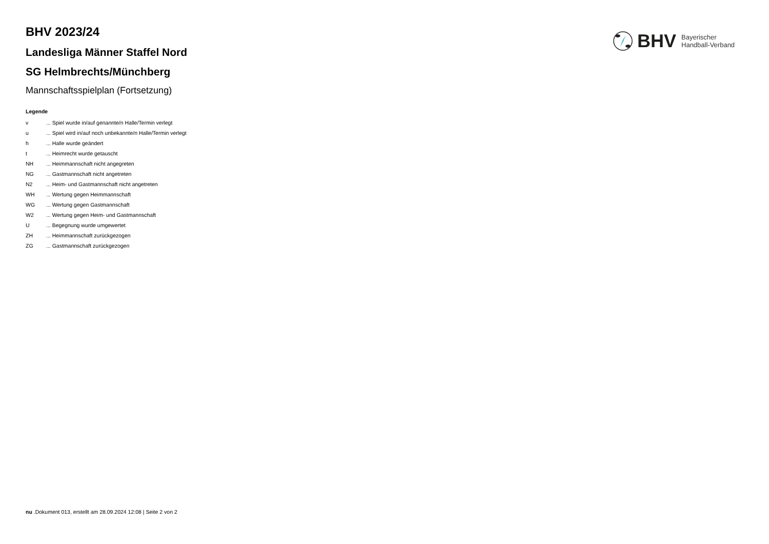BHV
Bayerischer
Handball-Verband
BHV 2023/24
Landesliga Männer Staffel Nord
SG Helmbrechts/Münchberg
Mannschaftsspielplan (Fortsetzung)
Legende
| v | ... Spiel wurde in/auf genannte/n Halle/Termin verlegt |
| u | ... Spiel wird in/auf noch unbekannte/n Halle/Termin verlegt |
| h | ... Halle wurde geändert |
| t | ... Heimrecht wurde getauscht |
| NH | ... Heimmannschaft nicht angegreten |
| NG | ... Gastmannschaft nicht angetreten |
| N2 | ... Heim- und Gastmannschaft nicht angetreten |
| WH | ... Wertung gegen Heimmannschaft |
| WG | ... Wertung gegen Gastmannschaft |
| W2 | ... Wertung gegen Heim- und Gastmannschaft |
| U | ... Begegnung wurde umgewertet |
| ZH | ... Heimmannschaft zurückgezogen |
| ZG | ... Gastmannschaft zurückgezogen |
nu .Dokument 013, erstellt am 28.09.2024 12:08 | Seite 2 von 2